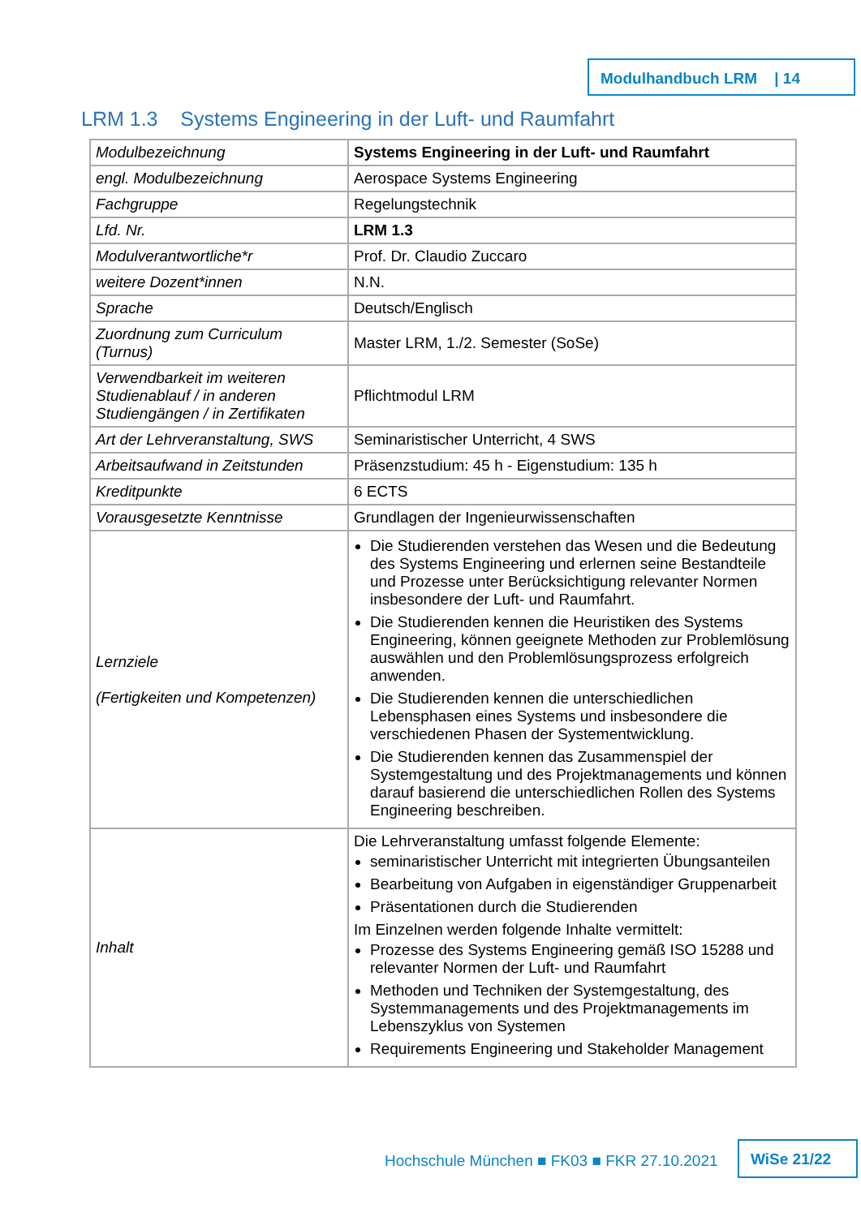Modulhandbuch LRM | 14
LRM 1.3 Systems Engineering in der Luft- und Raumfahrt
| Modulbezeichnung | Systems Engineering in der Luft- und Raumfahrt |
| engl. Modulbezeichnung | Aerospace Systems Engineering |
| Fachgruppe | Regelungstechnik |
| Lfd. Nr. | LRM 1.3 |
| Modulverantwortliche*r | Prof. Dr. Claudio Zuccaro |
| weitere Dozent*innen | N.N. |
| Sprache | Deutsch/Englisch |
| Zuordnung zum Curriculum (Turnus) | Master LRM, 1./2. Semester (SoSe) |
| Verwendbarkeit im weiteren Studienablauf / in anderen Studiengängen / in Zertifikaten | Pflichtmodul LRM |
| Art der Lehrveranstaltung, SWS | Seminaristischer Unterricht, 4 SWS |
| Arbeitsaufwand in Zeitstunden | Präsenzstudium: 45 h - Eigenstudium: 135 h |
| Kreditpunkte | 6 ECTS |
| Vorausgesetzte Kenntnisse | Grundlagen der Ingenieurwissenschaften |
| Lernziele (Fertigkeiten und Kompetenzen) | Die Studierenden verstehen das Wesen und die Bedeutung des Systems Engineering und erlernen seine Bestandteile und Prozesse unter Berücksichtigung relevanter Normen insbesondere der Luft- und Raumfahrt. Die Studierenden kennen die Heuristiken des Systems Engineering, können geeignete Methoden zur Problemlösung auswählen und den Problemlösungsprozess erfolgreich anwenden. Die Studierenden kennen die unterschiedlichen Lebensphasen eines Systems und insbesondere die verschiedenen Phasen der Systementwicklung. Die Studierenden kennen das Zusammenspiel der Systemgestaltung und des Projektmanagements und können darauf basierend die unterschiedlichen Rollen des Systems Engineering beschreiben. |
| Inhalt | Die Lehrveranstaltung umfasst folgende Elemente: seminaristischer Unterricht mit integrierten Übungsanteilen Bearbeitung von Aufgaben in eigenständiger Gruppenarbeit Präsentationen durch die Studierenden Im Einzelnen werden folgende Inhalte vermittelt: Prozesse des Systems Engineering gemäß ISO 15288 und relevanter Normen der Luft- und Raumfahrt Methoden und Techniken der Systemgestaltung, des Systemmanagements und des Projektmanagements im Lebenszyklus von Systemen Requirements Engineering und Stakeholder Management |
Hochschule München ■ FK03 ■ FKR 27.10.2021
WiSe 21/22